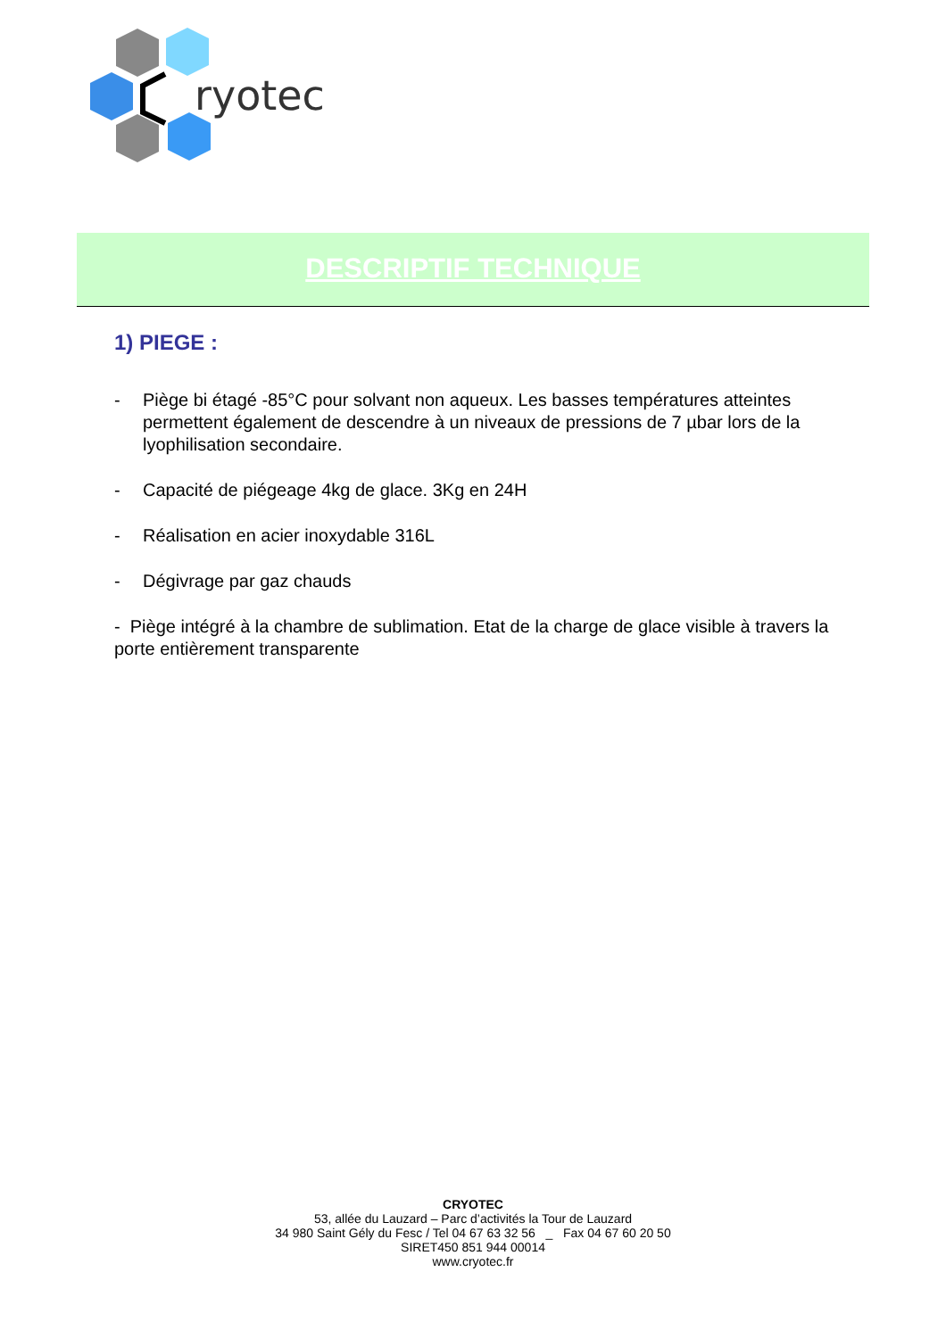ryotec
DESCRIPTIF TECHNIQUE
1) PIEGE :
- Piège bi étagé -85°C pour solvant non aqueux. Les basses températures atteintes permettent également de descendre à un niveaux de pressions de 7 µbar lors de la lyophilisation secondaire.
- Capacité de piégeage 4kg de glace. 3Kg en 24H
- Réalisation en acier inoxydable 316L
- Dégivrage par gaz chauds
- Piège intégré à la chambre de sublimation. Etat de la charge de glace visible à travers la porte entièrement transparente
CRYOTEC
53, allée du Lauzard – Parc d’activités la Tour de Lauzard
34 980 Saint Gély du Fesc / Tel 04 67 63 32 56 _ Fax 04 67 60 20 50
SIRET450 851 944 00014
www.cryotec.fr